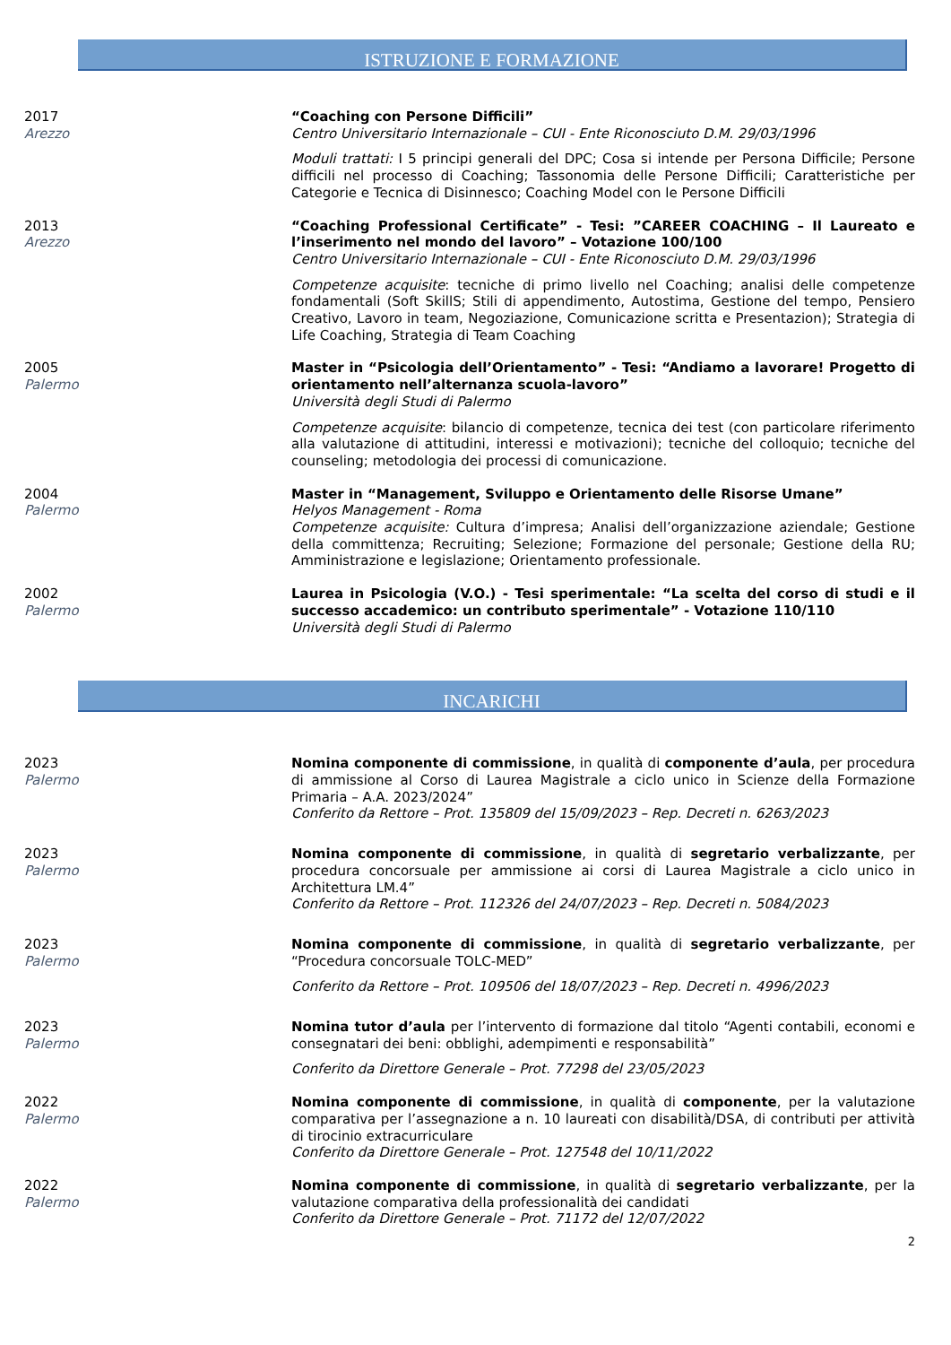ISTRUZIONE E FORMAZIONE
2017
Arezzo
“Coaching con Persone Difficili”
Centro Universitario Internazionale – CUI - Ente Riconosciuto D.M. 29/03/1996
Moduli trattati: I 5 principi generali del DPC; Cosa si intende per Persona Difficile; Persone difficili nel processo di Coaching; Tassonomia delle Persone Difficili; Caratteristiche per Categorie e Tecnica di Disinnesco; Coaching Model con le Persone Difficili
2013
Arezzo
“Coaching Professional Certificate” - Tesi: ”CAREER COACHING – Il Laureato e l’inserimento nel mondo del lavoro” – Votazione 100/100
Centro Universitario Internazionale – CUI - Ente Riconosciuto D.M. 29/03/1996
Competenze acquisite: tecniche di primo livello nel Coaching; analisi delle competenze fondamentali (Soft SkillS; Stili di appendimento, Autostima, Gestione del tempo, Pensiero Creativo, Lavoro in team, Negoziazione, Comunicazione scritta e Presentazion); Strategia di Life Coaching, Strategia di Team Coaching
2005
Palermo
Master in “Psicologia dell’Orientamento” - Tesi: “Andiamo a lavorare! Progetto di orientamento nell’alternanza scuola-lavoro”
Università degli Studi di Palermo
Competenze acquisite: bilancio di competenze, tecnica dei test (con particolare riferimento alla valutazione di attitudini, interessi e motivazioni); tecniche del colloquio; tecniche del counseling; metodologia dei processi di comunicazione.
2004
Palermo
Master in “Management, Sviluppo e Orientamento delle Risorse Umane”
Helyos Management - Roma
Competenze acquisite: Cultura d’impresa; Analisi dell’organizzazione aziendale; Gestione della committenza; Recruiting; Selezione; Formazione del personale; Gestione della RU; Amministrazione e legislazione; Orientamento professionale.
2002
Palermo
Laurea in Psicologia (V.O.) - Tesi sperimentale: “La scelta del corso di studi e il successo accademico: un contributo sperimentale” - Votazione 110/110
Università degli Studi di Palermo
INCARICHI
2023
Palermo
Nomina componente di commissione, in qualità di componente d’aula, per procedura di ammissione al Corso di Laurea Magistrale a ciclo unico in Scienze della Formazione Primaria – A.A. 2023/2024”
Conferito da Rettore – Prot. 135809 del 15/09/2023 – Rep. Decreti n. 6263/2023
2023
Palermo
Nomina componente di commissione, in qualità di segretario verbalizzante, per procedura concorsuale per ammissione ai corsi di Laurea Magistrale a ciclo unico in Architettura LM.4”
Conferito da Rettore – Prot. 112326 del 24/07/2023 – Rep. Decreti n. 5084/2023
2023
Palermo
Nomina componente di commissione, in qualità di segretario verbalizzante, per “Procedura concorsuale TOLC-MED”
Conferito da Rettore – Prot. 109506 del 18/07/2023 – Rep. Decreti n. 4996/2023
2023
Palermo
Nomina tutor d’aula per l’intervento di formazione dal titolo “Agenti contabili, economi e consegnatari dei beni: obblighi, adempimenti e responsabilità”
Conferito da Direttore Generale – Prot. 77298 del 23/05/2023
2022
Palermo
Nomina componente di commissione, in qualità di componente, per la valutazione comparativa per l’assegnazione a n. 10 laureati con disabilità/DSA, di contributi per attività di tirocinio extracurriculare
Conferito da Direttore Generale – Prot. 127548 del 10/11/2022
2022
Palermo
Nomina componente di commissione, in qualità di segretario verbalizzante, per la valutazione comparativa della professionalità dei candidati
Conferito da Direttore Generale – Prot. 71172 del 12/07/2022
2